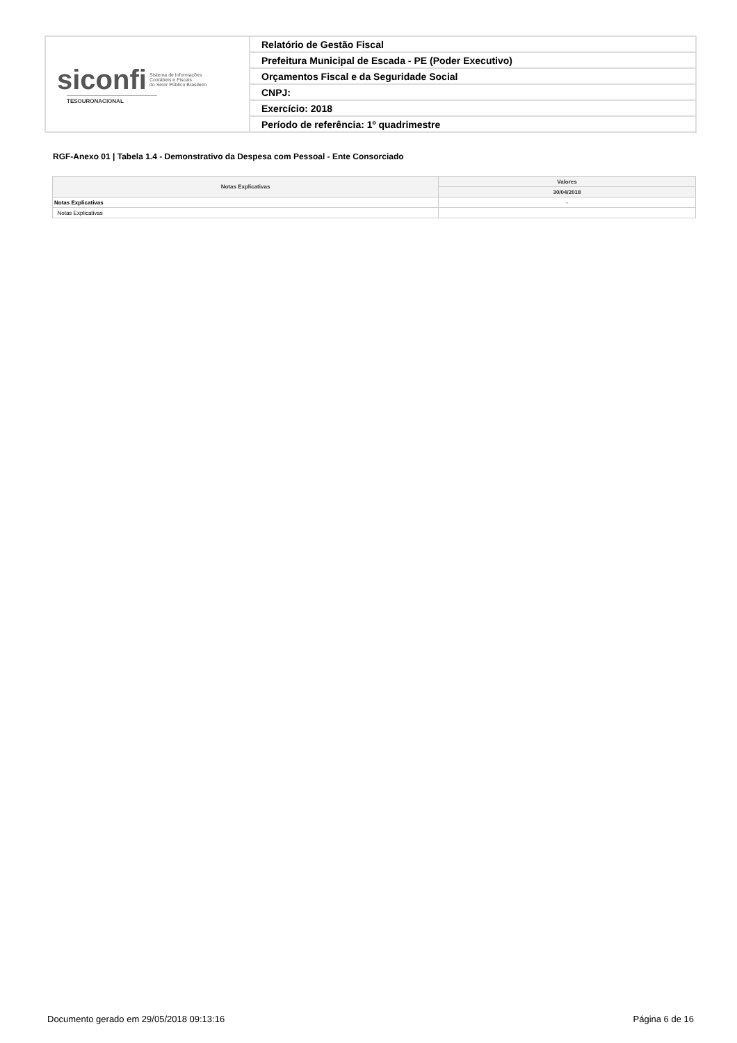| siconfi Sistema de Informações Contábeis e Fiscais do Setor Público Brasileiro TESOURONACIONAL | Relatório de Gestão Fiscal |
| | Prefeitura Municipal de Escada - PE (Poder Executivo) |
| | Orçamentos Fiscal e da Seguridade Social |
| | CNPJ: |
| | Exercício: 2018 |
| | Período de referência: 1º quadrimestre |
RGF-Anexo 01 | Tabela 1.4 - Demonstrativo da Despesa com Pessoal - Ente Consorciado
| Notas Explicativas | Valores |
| --- | --- |
| | 30/04/2018 |
| Notas Explicativas | - |
| Notas Explicativas | |
Documento gerado em 29/05/2018 09:13:16 Página 6 de 16